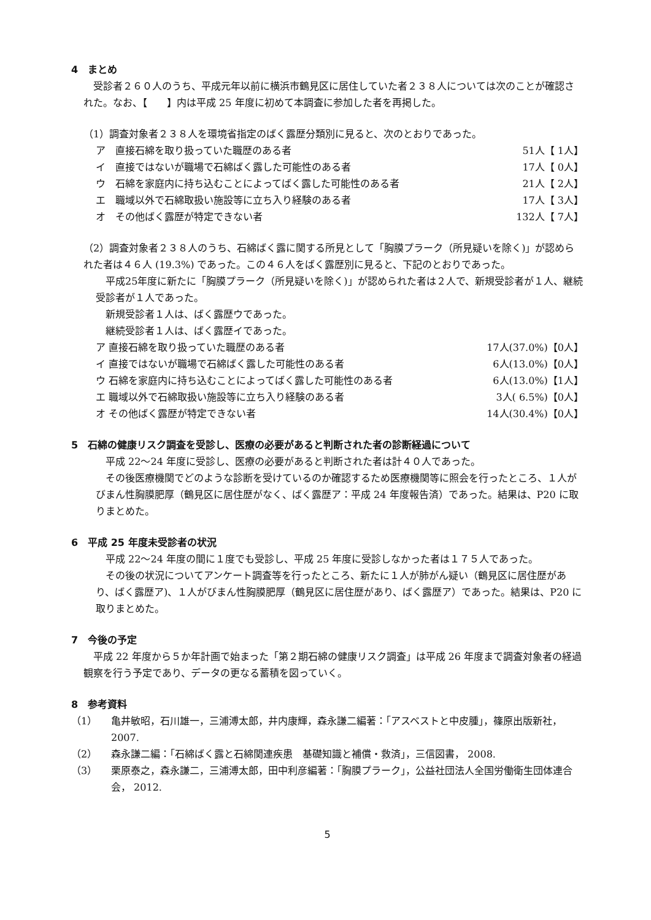4　まとめ
　受診者２６０人のうち、平成元年以前に横浜市鶴見区に居住していた者２３８人については次のことが確認された。なお、【　　】内は平成 25 年度に初めて本調査に参加した者を再掲した。
（1）調査対象者２３８人を環境省指定のばく露歴分類別に見ると、次のとおりであった。
ア　直接石綿を取り扱っていた職歴のある者 51人【 1人】
イ　直接ではないが職場で石綿ばく露した可能性のある者 17人【 0人】
ウ　石綿を家庭内に持ち込むことによってばく露した可能性のある者 21人【 2人】
エ　職域以外で石綿取扱い施設等に立ち入り経験のある者 17人【 3人】
オ　その他ばく露歴が特定できない者 132人【 7人】
（2）調査対象者２３８人のうち、石綿ばく露に関する所見として「胸膜プラーク（所見疑いを除く)」が認められた者は４６人 (19.3%) であった。この４６人をばく露歴別に見ると、下記のとおりであった。
　平成25年度に新たに「胸膜プラーク（所見疑いを除く)」が認められた者は２人で、新規受診者が１人、継続受診者が１人であった。
　新規受診者１人は、ばく露歴ウであった。
　継続受診者１人は、ばく露歴イであった。
ア 直接石綿を取り扱っていた職歴のある者 17人(37.0%)【0人】
イ 直接ではないが職場で石綿ばく露した可能性のある者 6人(13.0%)【0人】
ウ 石綿を家庭内に持ち込むことによってばく露した可能性のある者 6人(13.0%)【1人】
エ 職域以外で石綿取扱い施設等に立ち入り経験のある者 3人( 6.5%)【0人】
オ その他ばく露歴が特定できない者 14人(30.4%)【0人】
5　石綿の健康リスク調査を受診し、医療の必要があると判断された者の診断経過について
　平成 22～24 年度に受診し、医療の必要があると判断された者は計４０人であった。
　その後医療機関でどのような診断を受けているのか確認するため医療機関等に照会を行ったところ、１人がびまん性胸膜肥厚（鶴見区に居住歴がなく、ばく露歴ア：平成 24 年度報告済）であった。結果は、P20 に取りまとめた。
6　平成 25 年度未受診者の状況
　平成 22～24 年度の間に１度でも受診し、平成 25 年度に受診しなかった者は１７５人であった。
　その後の状況についてアンケート調査等を行ったところ、新たに１人が肺がん疑い（鶴見区に居住歴があり、ばく露歴ア)、１人がびまん性胸膜肥厚（鶴見区に居住歴があり、ばく露歴ア）であった。結果は、P20 に取りまとめた。
7　今後の予定
　平成 22 年度から５か年計画で始まった「第２期石綿の健康リスク調査」は平成 26 年度まで調査対象者の経過観察を行う予定であり、データの更なる蓄積を図っていく。
8　参考資料
（1） 亀井敏昭，石川雄一，三浦溥太郎，井内康輝，森永謙二編著：「アスベストと中皮腫」，篠原出版新社，2007.
（2） 森永謙二編：「石綿ばく露と石綿関連疾患　基礎知識と補償・救済」，三信図書， 2008.
（3） 栗原泰之，森永謙二，三浦溥太郎，田中利彦編著：「胸膜プラーク」，公益社団法人全国労働衛生団体連合会， 2012.
5